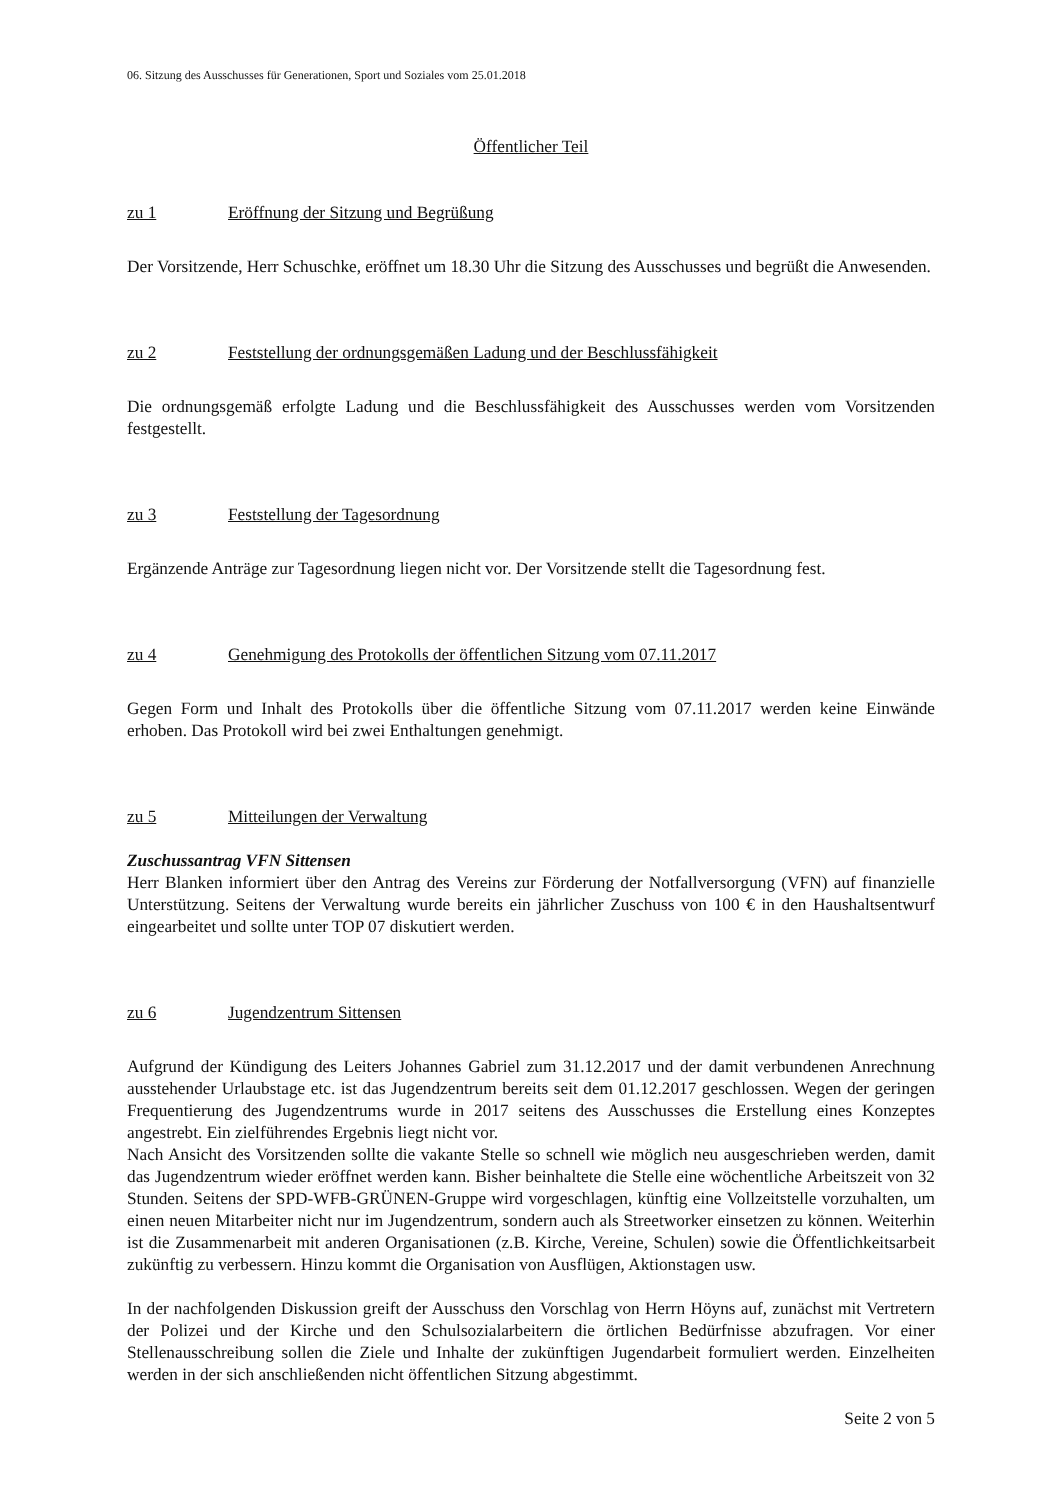06. Sitzung des Ausschusses für Generationen, Sport und Soziales vom 25.01.2018
Öffentlicher Teil
zu 1 Eröffnung der Sitzung und Begrüßung
Der Vorsitzende, Herr Schuschke, eröffnet um 18.30 Uhr die Sitzung des Ausschusses und begrüßt die Anwesenden.
zu 2 Feststellung der ordnungsgemäßen Ladung und der Beschlussfähigkeit
Die ordnungsgemäß erfolgte Ladung und die Beschlussfähigkeit des Ausschusses werden vom Vorsitzenden festgestellt.
zu 3 Feststellung der Tagesordnung
Ergänzende Anträge zur Tagesordnung liegen nicht vor. Der Vorsitzende stellt die Tagesordnung fest.
zu 4 Genehmigung des Protokolls der öffentlichen Sitzung vom 07.11.2017
Gegen Form und Inhalt des Protokolls über die öffentliche Sitzung vom 07.11.2017 werden keine Einwände erhoben. Das Protokoll wird bei zwei Enthaltungen genehmigt.
zu 5 Mitteilungen der Verwaltung
Zuschussantrag VFN Sittensen
Herr Blanken informiert über den Antrag des Vereins zur Förderung der Notfallversorgung (VFN) auf finanzielle Unterstützung. Seitens der Verwaltung wurde bereits ein jährlicher Zuschuss von 100 € in den Haushaltsentwurf eingearbeitet und sollte unter TOP 07 diskutiert werden.
zu 6 Jugendzentrum Sittensen
Aufgrund der Kündigung des Leiters Johannes Gabriel zum 31.12.2017 und der damit verbundenen Anrechnung ausstehender Urlaubstage etc. ist das Jugendzentrum bereits seit dem 01.12.2017 geschlossen. Wegen der geringen Frequentierung des Jugendzentrums wurde in 2017 seitens des Ausschusses die Erstellung eines Konzeptes angestrebt. Ein zielführendes Ergebnis liegt nicht vor.
Nach Ansicht des Vorsitzenden sollte die vakante Stelle so schnell wie möglich neu ausgeschrieben werden, damit das Jugendzentrum wieder eröffnet werden kann. Bisher beinhaltete die Stelle eine wöchentliche Arbeitszeit von 32 Stunden. Seitens der SPD-WFB-GRÜNEN-Gruppe wird vorgeschlagen, künftig eine Vollzeitstelle vorzuhalten, um einen neuen Mitarbeiter nicht nur im Jugendzentrum, sondern auch als Streetworker einsetzen zu können. Weiterhin ist die Zusammenarbeit mit anderen Organisationen (z.B. Kirche, Vereine, Schulen) sowie die Öffentlichkeitsarbeit zukünftig zu verbessern. Hinzu kommt die Organisation von Ausflügen, Aktionstagen usw.
In der nachfolgenden Diskussion greift der Ausschuss den Vorschlag von Herrn Höyns auf, zunächst mit Vertretern der Polizei und der Kirche und den Schulsozialarbeitern die örtlichen Bedürfnisse abzufragen. Vor einer Stellenausschreibung sollen die Ziele und Inhalte der zukünftigen Jugendarbeit formuliert werden. Einzelheiten werden in der sich anschließenden nicht öffentlichen Sitzung abgestimmt.
Seite 2 von 5